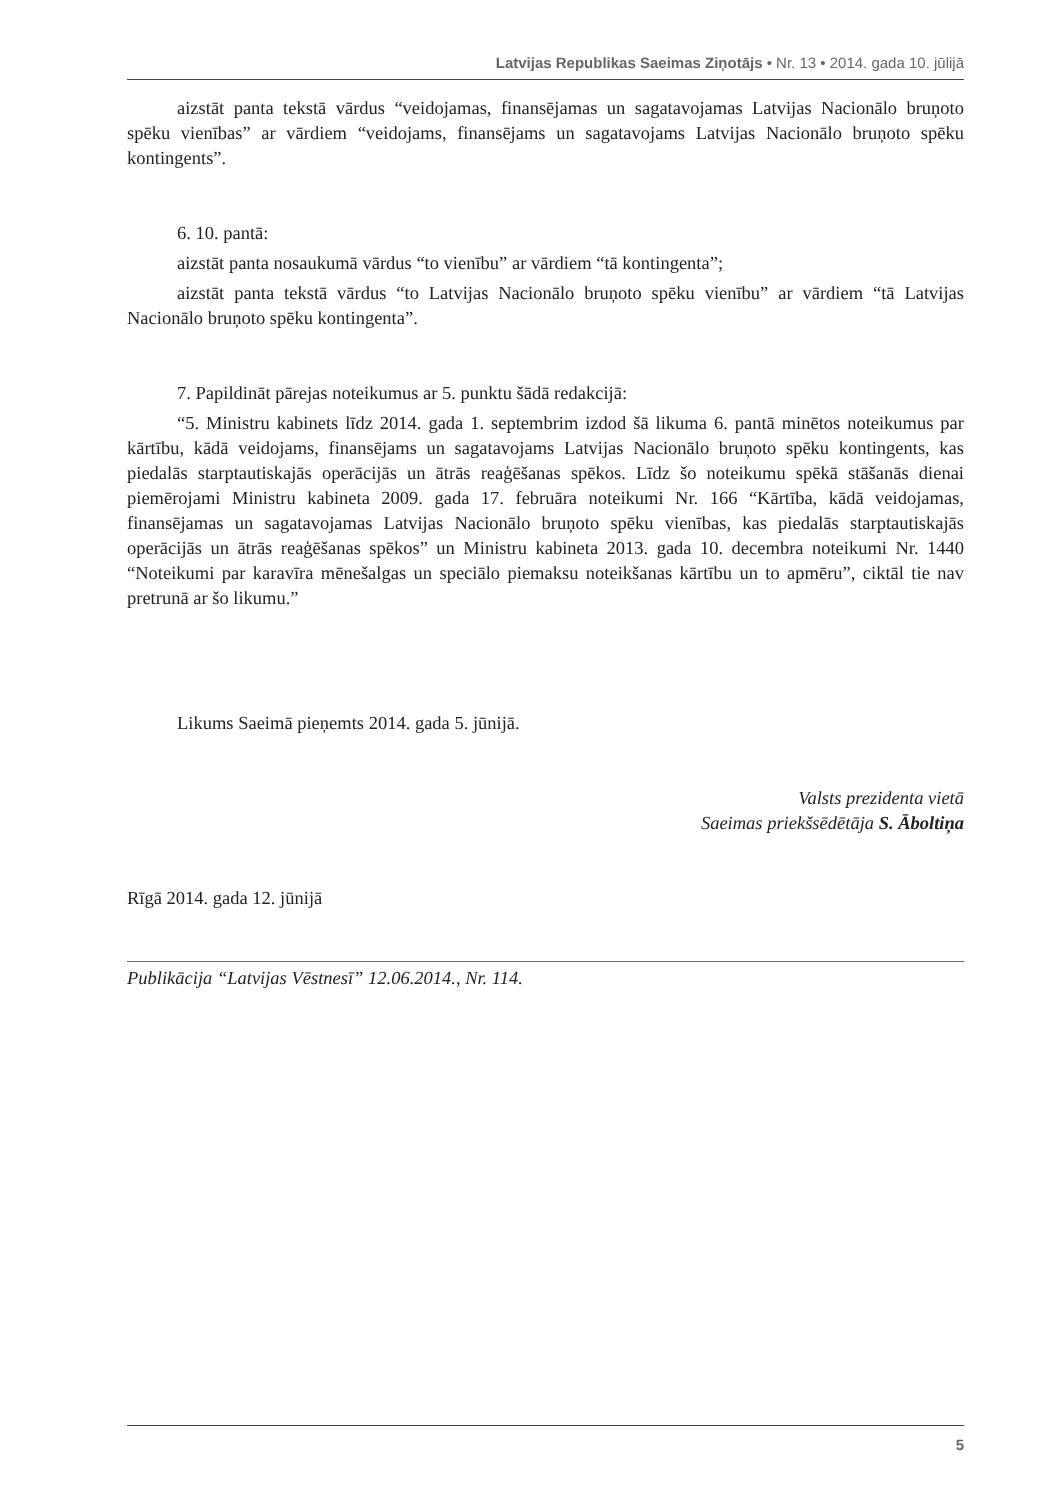Latvijas Republikas Saeimas Ziņotājs • Nr. 13 • 2014. gada 10. jūlijā
aizstāt panta tekstā vārdus “veidojamas, finansējamas un sagatavojamas Latvijas Nacionālo bruņoto spēku vienības” ar vārdiem “veidojams, finansējams un sagatavojams Latvijas Nacionālo bruņoto spēku kontingents”.
6. 10. pantā:
aizstāt panta nosaukumā vārdus “to vienību” ar vārdiem “tā kontingenta”;
aizstāt panta tekstā vārdus “to Latvijas Nacionālo bruņoto spēku vienību” ar vārdiem “tā Latvijas Nacionālo bruņoto spēku kontingenta”.
7. Papildināt pārejas noteikumus ar 5. punktu šādā redakcijā:
“5. Ministru kabinets līdz 2014. gada 1. septembrim izdod šā likuma 6. pantā minētos noteikumus par kārtību, kādā veidojams, finansējams un sagatavojams Latvijas Nacionālo bruņoto spēku kontingents, kas piedalās starptautiskajās operācijās un ātrās reaģēšanas spēkos. Līdz šo noteikumu spēkā stāšanās dienai piemērojami Ministru kabineta 2009. gada 17. februāra noteikumi Nr. 166 “Kārtība, kādā veidojamas, finansējamas un sagatavojamas Latvijas Nacionālo bruņoto spēku vienības, kas piedalās starptautiskajās operācijās un ātrās reaģēšanas spēkos” un Ministru kabineta 2013. gada 10. decembra noteikumi Nr. 1440 “Noteikumi par karavīra mēnešalgas un speciālo piemaksu noteikšanas kārtību un to apmēru”, ciktāl tie nav pretrunā ar šo likumu.”
Likums Saeimā pieņemts 2014. gada 5. jūnijā.
Valsts prezidenta vietā
Saeimas priekšsēdētāja S. Āboltiņa
Rīgā 2014. gada 12. jūnijā
Publikācija “Latvijas Vēstnesī” 12.06.2014., Nr. 114.
5